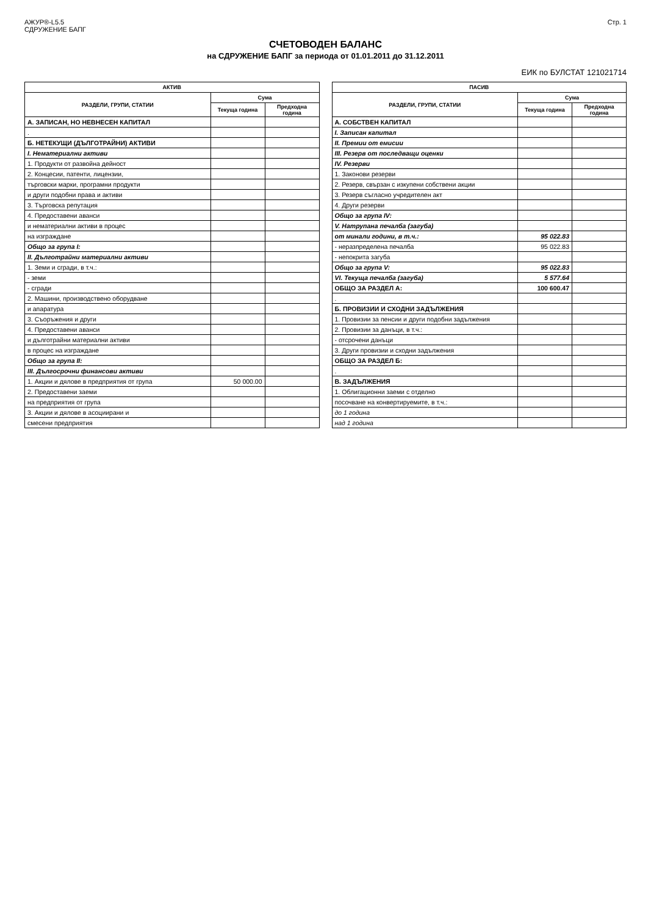АЖУР®-L5.5
СДРУЖЕНИЕ БАПГ
Стр. 1
СЧЕТОВОДЕН БАЛАНС
на СДРУЖЕНИЕ БАПГ за периода от 01.01.2011 до 31.12.2011
ЕИК по БУЛСТАТ 121021714
| АКТИВ | | |
| --- | --- | --- |
| РАЗДЕЛИ, ГРУПИ, СТАТИИ | Сума | |
| | Текуща година | Предходна година |
| А. ЗАПИСАН, НО НЕВНЕСЕН КАПИТАЛ | | |
| . | | |
| Б. НЕТЕКУЩИ (ДЪЛГОТРАЙНИ) АКТИВИ | | |
| I. Нематериални активи | | |
| 1. Продукти от развойна дейност | | |
| 2. Концесии, патенти, лицензии, | | |
| търговски марки, програмни продукти | | |
| и други подобни права и активи | | |
| 3. Търговска репутация | | |
| 4. Предоставени аванси | | |
| и нематериални активи в процес | | |
| на изграждане | | |
| Общо за група I: | | |
| II. Дълготрайни материални активи | | |
| 1. Земи и сгради, в т.ч.: | | |
| - земи | | |
| - сгради | | |
| 2. Машини, производствено оборудване | | |
| и апаратура | | |
| 3. Съоръжения и други | | |
| 4. Предоставени аванси | | |
| и дълготрайни материални активи | | |
| в процес на изграждане | | |
| Общо за група II: | | |
| III. Дългосрочни финансови активи | | |
| 1. Акции и дялове в предприятия от група | 50 000.00 | |
| 2. Предоставени заеми | | |
| на предприятия от група | | |
| 3. Акции и дялове в асоциирани и | | |
| смесени предприятия | | |
| ПАСИВ | | |
| --- | --- | --- |
| РАЗДЕЛИ, ГРУПИ, СТАТИИ | Сума | |
| | Текуща година | Предходна година |
| А. СОБСТВЕН КАПИТАЛ | | |
| I. Записан капитал | | |
| II. Премии от емисии | | |
| III. Резерв от последващи оценки | | |
| IV. Резерви | | |
| 1. Законови резерви | | |
| 2. Резерв, свързан с изкупени собствени акции | | |
| 3. Резерв съгласно учредителен акт | | |
| 4. Други резерви | | |
| Общо за група IV: | | |
| V. Натрупана печалба (загуба) | | |
| от минали години, в т.ч.: | 95 022.83 | |
| - неразпределена печалба | 95 022.83 | |
| - непокрита загуба | | |
| Общо за група V: | 95 022.83 | |
| VI. Текуща печалба (загуба) | 5 577.64 | |
| ОБЩО ЗА РАЗДЕЛ А: | 100 600.47 | |
| . | | |
| Б. ПРОВИЗИИ И СХОДНИ ЗАДЪЛЖЕНИЯ | | |
| 1. Провизии за пенсии и други подобни задължения | | |
| 2. Провизии за данъци, в т.ч.: | | |
| - отсрочени данъци | | |
| 3. Други провизии и сходни задължения | | |
| ОБЩО ЗА РАЗДЕЛ Б: | | |
| . | | |
| В. ЗАДЪЛЖЕНИЯ | | |
| 1. Облигационни заеми с отделно | | |
| посочване на конвертируемите, в т.ч.: | | |
| до 1 година | | |
| над 1 година | | |